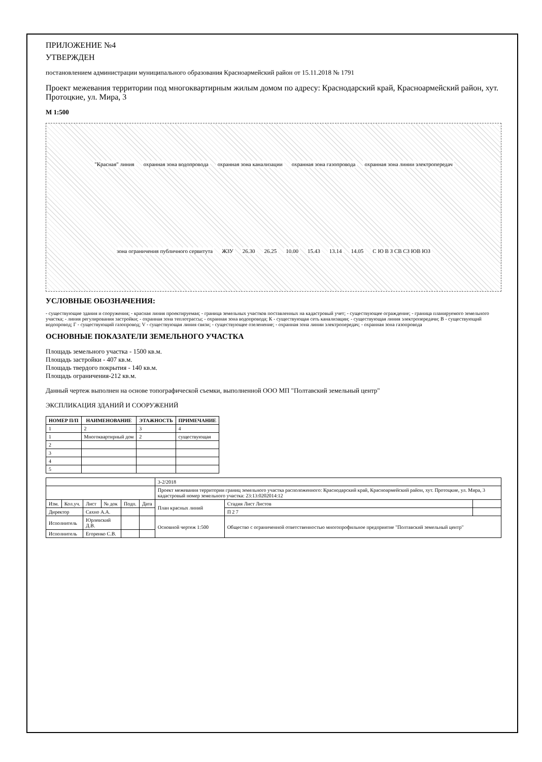ПРИЛОЖЕНИЕ №4
УТВЕРЖДЕН
постановлением администрации муниципального образования Красноармейский район от 15.11.2018 № 1791
Проект межевания территории под многоквартирным жилым домом по адресу: Краснодарский край, Красноармейский район, хут. Протоцкие, ул. Мира, 3
М 1:500
"Красная" линия охранная зона водопровода охранная зона канализации охранная зона газопровода охранная зона линии электропередач зона ограничения публичного сервитута ЖЗУ 26.30 26.25 10.00 15.43 13.14 14.05 С Ю В З СВ СЗ ЮВ ЮЗ
УСЛОВНЫЕ ОБОЗНАЧЕНИЯ:
- существующие здания и сооружения; - красная линия проектируемая; - граница земельных участков поставленных на кадастровый учет; - существующее ограждение; - граница планируемого земельного участка; - линия регулирования застройки; - охранная зона теплотрассы; - охранная зона водопровода; К - существующая сеть канализации; - существующая линия электропередачи; В - существующий водопровод; Г - существующий газопровод; V - существующая линия связи; - существующее озеленение; - охранная зона линии электропередач; - охранная зона газопровода
ОСНОВНЫЕ ПОКАЗАТЕЛИ ЗЕМЕЛЬНОГО УЧАСТКА
Площадь земельного участка - 1500 кв.м.
Площадь застройки - 407 кв.м.
Площадь твердого покрытия - 140 кв.м.
Площадь ограничения-212 кв.м.
Данный чертеж выполнен на основе топографической съемки, выполненной ООО МП "Полтавский земельный центр"
ЭКСПЛИКАЦИЯ ЗДАНИЙ И СООРУЖЕНИЙ
| НОМЕР П/П | НАИМЕНОВАНИЕ | ЭТАЖНОСТЬ | ПРИМЕЧАНИЕ |
| --- | --- | --- | --- |
| 1 | 2 | 3 | 4 |
| 1 | Многоквартирный дом | 2 | существующая |
| 2 | | | |
| 3 | | | |
| 4 | | | |
| 5 | | | |
| | | | | | | 3-2/2018 | | |
| | | | | | | Проект межевания территории границ земельного участка расположенного: Краснодарский край, Красноармейский район, хут. Протоцкие, ул. Мира, 3 кадастровый номер земельного участка: 23:13:0202014:12 | | |
| Изм. | Кол.уч. | Лист | № док | Подп. | Дата | План красных линий | Стадия Лист Листов | |
| Директор | | Сахно А.А. | | | | | П 2 7 | |
| Исполнитель | | Юрлевский Д.В. | | | | Основной чертеж 1:500 | Общество с ограниченной ответственностью многопрофильное предприятие "Полтавский земельный центр" | |
| Исполнитель | | Егоренко С.В. | | | | | | |